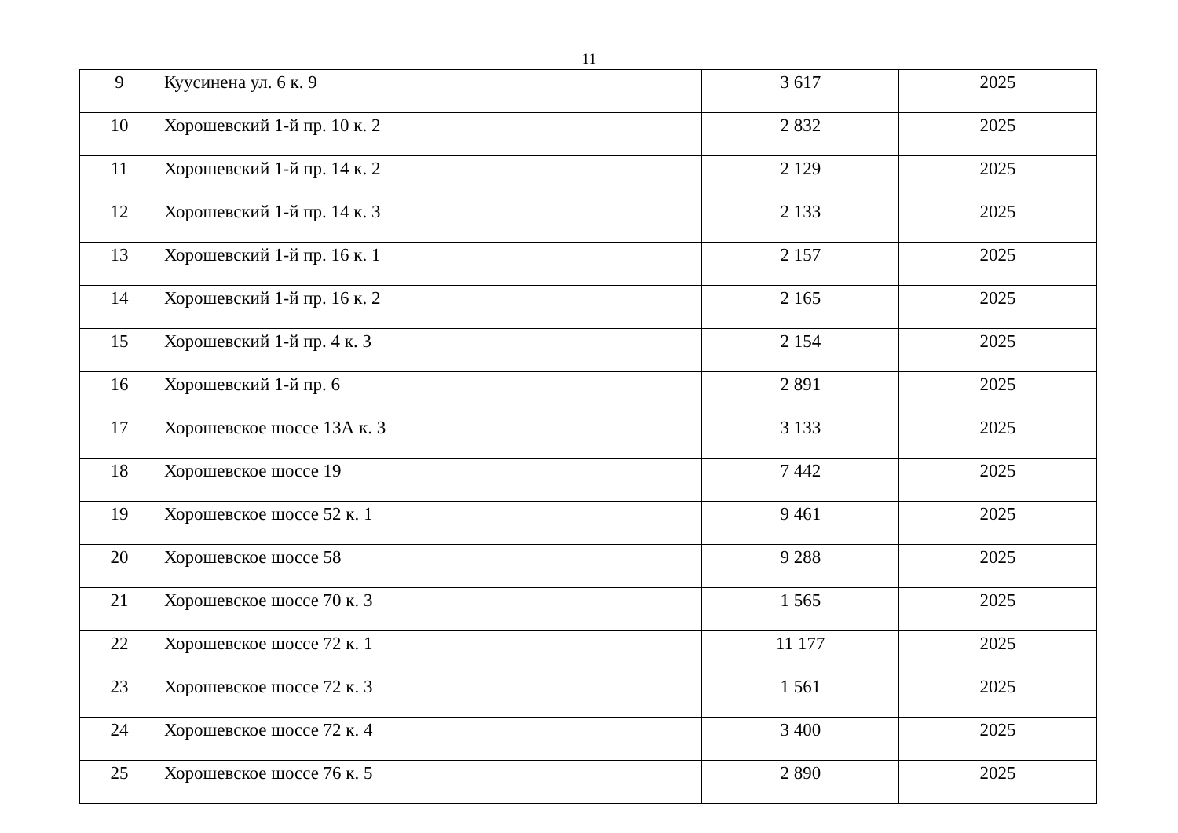11
| 9 | Куусинена ул. 6 к. 9 | 3 617 | 2025 |
| 10 | Хорошевский 1-й пр. 10 к. 2 | 2 832 | 2025 |
| 11 | Хорошевский 1-й пр. 14 к. 2 | 2 129 | 2025 |
| 12 | Хорошевский 1-й пр. 14 к. 3 | 2 133 | 2025 |
| 13 | Хорошевский 1-й пр. 16 к. 1 | 2 157 | 2025 |
| 14 | Хорошевский 1-й пр. 16 к. 2 | 2 165 | 2025 |
| 15 | Хорошевский 1-й пр. 4 к. 3 | 2 154 | 2025 |
| 16 | Хорошевский 1-й пр. 6 | 2 891 | 2025 |
| 17 | Хорошевское шоссе 13А к. 3 | 3 133 | 2025 |
| 18 | Хорошевское шоссе 19 | 7 442 | 2025 |
| 19 | Хорошевское шоссе 52 к. 1 | 9 461 | 2025 |
| 20 | Хорошевское шоссе 58 | 9 288 | 2025 |
| 21 | Хорошевское шоссе 70 к. 3 | 1 565 | 2025 |
| 22 | Хорошевское шоссе 72 к. 1 | 11 177 | 2025 |
| 23 | Хорошевское шоссе 72 к. 3 | 1 561 | 2025 |
| 24 | Хорошевское шоссе 72 к. 4 | 3 400 | 2025 |
| 25 | Хорошевское шоссе 76 к. 5 | 2 890 | 2025 |